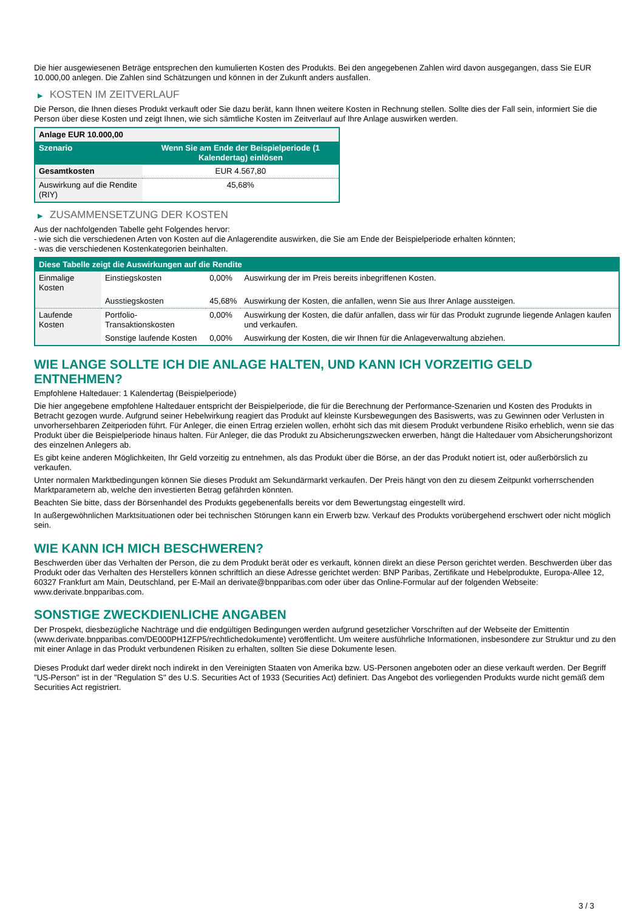Die hier ausgewiesenen Beträge entsprechen den kumulierten Kosten des Produkts. Bei den angegebenen Zahlen wird davon ausgegangen, dass Sie EUR 10.000,00 anlegen. Die Zahlen sind Schätzungen und können in der Zukunft anders ausfallen.
▶ KOSTEN IM ZEITVERLAUF
Die Person, die Ihnen dieses Produkt verkauft oder Sie dazu berät, kann Ihnen weitere Kosten in Rechnung stellen. Sollte dies der Fall sein, informiert Sie die Person über diese Kosten und zeigt Ihnen, wie sich sämtliche Kosten im Zeitverlauf auf Ihre Anlage auswirken werden.
| Anlage EUR 10.000,00 | |
| Szenario | Wenn Sie am Ende der Beispielperiode (1 Kalendertag) einlösen |
| Gesamtkosten | EUR 4.567,80 |
| Auswirkung auf die Rendite (RIY) | 45,68% |
▶ ZUSAMMENSETZUNG DER KOSTEN
Aus der nachfolgenden Tabelle geht Folgendes hervor:
- wie sich die verschiedenen Arten von Kosten auf die Anlagerendite auswirken, die Sie am Ende der Beispielperiode erhalten könnten;
- was die verschiedenen Kostenkategorien beinhalten.
| Diese Tabelle zeigt die Auswirkungen auf die Rendite | | | |
| --- | --- | --- | --- |
| Einmalige Kosten | Einstiegskosten | 0,00% | Auswirkung der im Preis bereits inbegriffenen Kosten. |
| | Ausstiegskosten | 45,68% | Auswirkung der Kosten, die anfallen, wenn Sie aus Ihrer Anlage aussteigen. |
| Laufende Kosten | Portfolio-Transaktionskosten | 0,00% | Auswirkung der Kosten, die dafür anfallen, dass wir für das Produkt zugrunde liegende Anlagen kaufen und verkaufen. |
| | Sonstige laufende Kosten | 0,00% | Auswirkung der Kosten, die wir Ihnen für die Anlageverwaltung abziehen. |
WIE LANGE SOLLTE ICH DIE ANLAGE HALTEN, UND KANN ICH VORZEITIG GELD ENTNEHMEN?
Empfohlene Haltedauer: 1 Kalendertag (Beispielperiode)
Die hier angegebene empfohlene Haltedauer entspricht der Beispielperiode, die für die Berechnung der Performance-Szenarien und Kosten des Produkts in Betracht gezogen wurde. Aufgrund seiner Hebelwirkung reagiert das Produkt auf kleinste Kursbewegungen des Basiswerts, was zu Gewinnen oder Verlusten in unvorhersehbaren Zeitperioden führt. Für Anleger, die einen Ertrag erzielen wollen, erhöht sich das mit diesem Produkt verbundene Risiko erheblich, wenn sie das Produkt über die Beispielperiode hinaus halten. Für Anleger, die das Produkt zu Absicherungszwecken erwerben, hängt die Haltedauer vom Absicherungshorizont des einzelnen Anlegers ab.
Es gibt keine anderen Möglichkeiten, Ihr Geld vorzeitig zu entnehmen, als das Produkt über die Börse, an der das Produkt notiert ist, oder außerbörslich zu verkaufen.
Unter normalen Marktbedingungen können Sie dieses Produkt am Sekundärmarkt verkaufen. Der Preis hängt von den zu diesem Zeitpunkt vorherrschenden Marktparametern ab, welche den investierten Betrag gefährden könnten.
Beachten Sie bitte, dass der Börsenhandel des Produkts gegebenenfalls bereits vor dem Bewertungstag eingestellt wird.
In außergewöhnlichen Marktsituationen oder bei technischen Störungen kann ein Erwerb bzw. Verkauf des Produkts vorübergehend erschwert oder nicht möglich sein.
WIE KANN ICH MICH BESCHWEREN?
Beschwerden über das Verhalten der Person, die zu dem Produkt berät oder es verkauft, können direkt an diese Person gerichtet werden. Beschwerden über das Produkt oder das Verhalten des Herstellers können schriftlich an diese Adresse gerichtet werden: BNP Paribas, Zertifikate und Hebelprodukte, Europa-Allee 12, 60327 Frankfurt am Main, Deutschland, per E-Mail an derivate@bnpparibas.com oder über das Online-Formular auf der folgenden Webseite: www.derivate.bnpparibas.com.
SONSTIGE ZWECKDIENLICHE ANGABEN
Der Prospekt, diesbezügliche Nachträge und die endgültigen Bedingungen werden aufgrund gesetzlicher Vorschriften auf der Webseite der Emittentin (www.derivate.bnpparibas.com/DE000PH1ZFP5/rechtlichedokumente) veröffentlicht. Um weitere ausführliche Informationen, insbesondere zur Struktur und zu den mit einer Anlage in das Produkt verbundenen Risiken zu erhalten, sollten Sie diese Dokumente lesen.
Dieses Produkt darf weder direkt noch indirekt in den Vereinigten Staaten von Amerika bzw. US-Personen angeboten oder an diese verkauft werden. Der Begriff "US-Person" ist in der "Regulation S" des U.S. Securities Act of 1933 (Securities Act) definiert. Das Angebot des vorliegenden Produkts wurde nicht gemäß dem Securities Act registriert.
3 / 3